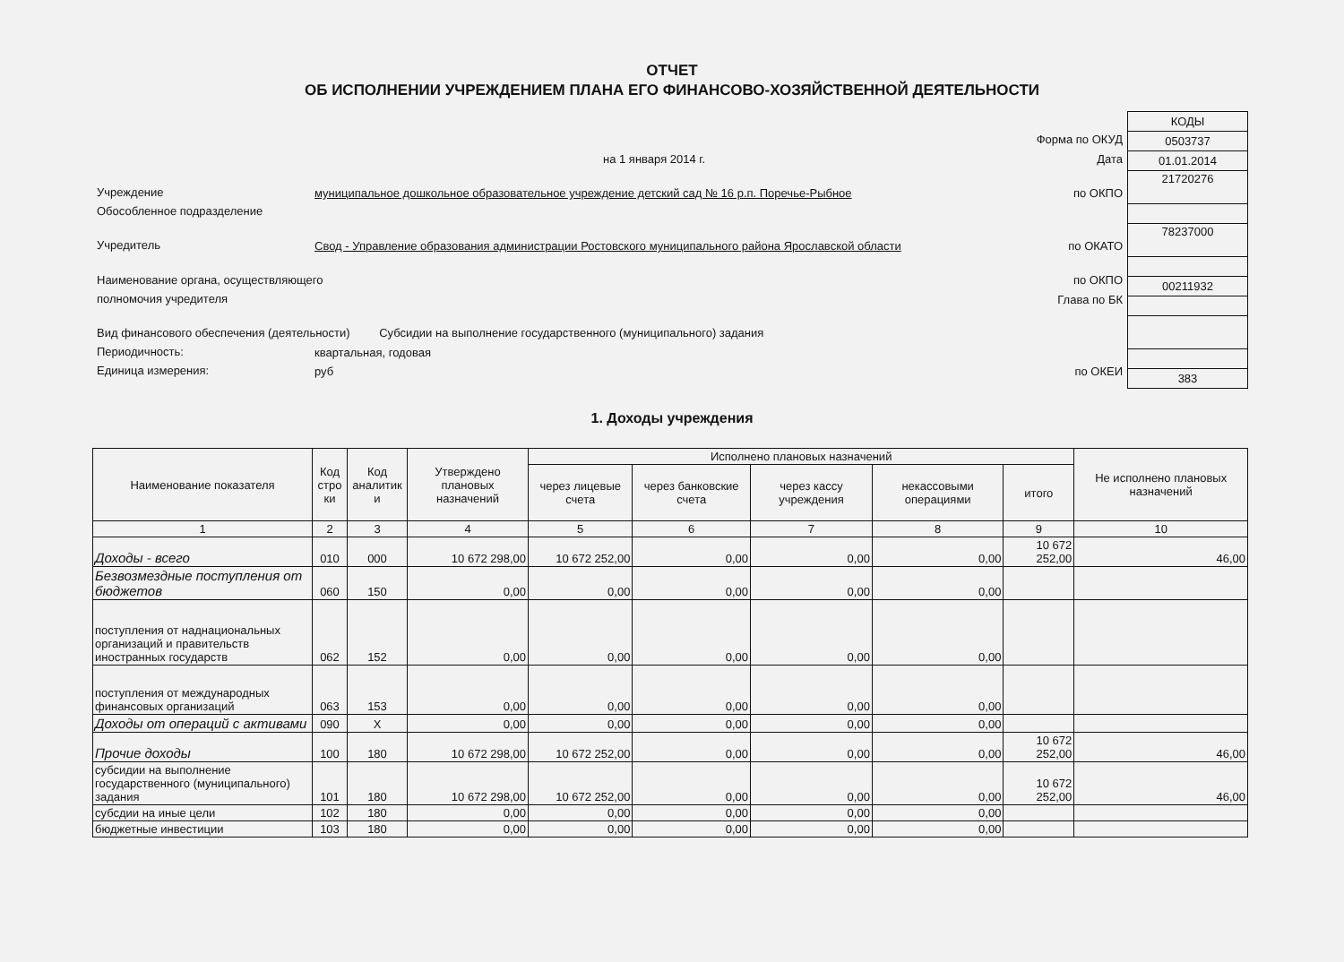ОТЧЕТ
ОБ ИСПОЛНЕНИИ УЧРЕЖДЕНИЕМ ПЛАНА ЕГО ФИНАНСОВО-ХОЗЯЙСТВЕННОЙ ДЕЯТЕЛЬНОСТИ
| КОДЫ |
| 0503737 |
| 01.01.2014 |
| 21720276 |
| 78237000 |
| 00211932 |
| 383 |
Форма по ОКУД
на 1 января 2014 г. Дата
Учреждение
муниципальное дошкольное образовательное учреждение детский сад № 16 р.п. Поречье-Рыбное
по ОКПО
Обособленное подразделение
Учредитель
Свод - Управление образования администрации Ростовского муниципального района Ярославской области
по ОКАТО
Наименование органа, осуществляющего
полномочия учредителя
по ОКПО
Глава по БК
Вид финансового обеспечения (деятельности) Субсидии на выполнение государственного (муниципального) задания
Периодичность: квартальная, годовая
Единица измерения: руб по ОКЕИ
1. Доходы учреждения
| Наименование показателя | Код стро ки | Код аналитик и | Утверждено плановых назначений | Исполнено плановых назначений | | | | | Не исполнено плановых назначений |
| --- | --- | --- | --- | --- | --- | --- | --- | --- | --- |
| | | | | через лицевые счета | через банковские счета | через кассу учреждения | некассовыми операциями | итого | |
| 1 | 2 | 3 | 4 | 5 | 6 | 7 | 8 | 9 | 10 |
| Доходы - всего | 010 | 000 | 10 672 298,00 | 10 672 252,00 | 0,00 | 0,00 | 0,00 | 10 672 252,00 | 46,00 |
| Безвозмездные поступления от бюджетов | 060 | 150 | 0,00 | 0,00 | 0,00 | 0,00 | 0,00 | | |
| поступления от наднациональных организаций и правительств иностранных государств | 062 | 152 | 0,00 | 0,00 | 0,00 | 0,00 | 0,00 | | |
| поступления от международных финансовых организаций | 063 | 153 | 0,00 | 0,00 | 0,00 | 0,00 | 0,00 | | |
| Доходы от операций с активами | 090 | X | 0,00 | 0,00 | 0,00 | 0,00 | 0,00 | | |
| Прочие доходы | 100 | 180 | 10 672 298,00 | 10 672 252,00 | 0,00 | 0,00 | 0,00 | 10 672 252,00 | 46,00 |
| субсидии на выполнение государственного (муниципального) задания | 101 | 180 | 10 672 298,00 | 10 672 252,00 | 0,00 | 0,00 | 0,00 | 10 672 252,00 | 46,00 |
| субсдии на иные цели | 102 | 180 | 0,00 | 0,00 | 0,00 | 0,00 | 0,00 | | |
| бюджетные инвестиции | 103 | 180 | 0,00 | 0,00 | 0,00 | 0,00 | 0,00 | | |